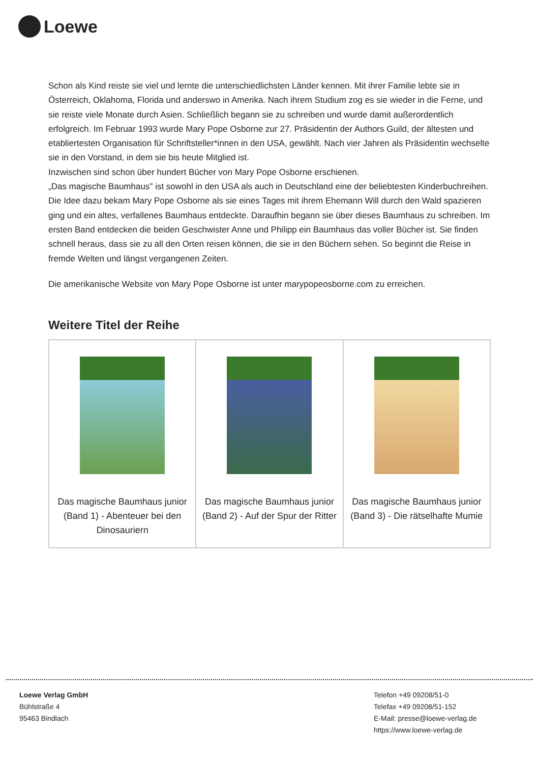Loewe
Schon als Kind reiste sie viel und lernte die unterschiedlichsten Länder kennen. Mit ihrer Familie lebte sie in Österreich, Oklahoma, Florida und anderswo in Amerika. Nach ihrem Studium zog es sie wieder in die Ferne, und sie reiste viele Monate durch Asien. Schließlich begann sie zu schreiben und wurde damit außerordentlich erfolgreich. Im Februar 1993 wurde Mary Pope Osborne zur 27. Präsidentin der Authors Guild, der ältesten und etabliertesten Organisation für Schriftsteller*innen in den USA, gewählt. Nach vier Jahren als Präsidentin wechselte sie in den Vorstand, in dem sie bis heute Mitglied ist.
Inzwischen sind schon über hundert Bücher von Mary Pope Osborne erschienen.
„Das magische Baumhaus" ist sowohl in den USA als auch in Deutschland eine der beliebtesten Kinderbuchreihen. Die Idee dazu bekam Mary Pope Osborne als sie eines Tages mit ihrem Ehemann Will durch den Wald spazieren ging und ein altes, verfallenes Baumhaus entdeckte. Daraufhin begann sie über dieses Baumhaus zu schreiben. Im ersten Band entdecken die beiden Geschwister Anne und Philipp ein Baumhaus das voller Bücher ist. Sie finden schnell heraus, dass sie zu all den Orten reisen können, die sie in den Büchern sehen. So beginnt die Reise in fremde Welten und längst vergangenen Zeiten.
Die amerikanische Website von Mary Pope Osborne ist unter marypopeosborne.com zu erreichen.
Weitere Titel der Reihe
Das magische Baumhaus junior (Band 1) - Abenteuer bei den Dinosauriern
Das magische Baumhaus junior (Band 2) - Auf der Spur der Ritter
Das magische Baumhaus junior (Band 3) - Die rätselhafte Mumie
Loewe Verlag GmbH
Bühlstraße 4
95463 Bindlach
Telefon +49 09208/51-0
Telefax +49 09208/51-152
E-Mail: presse@loewe-verlag.de
https://www.loewe-verlag.de